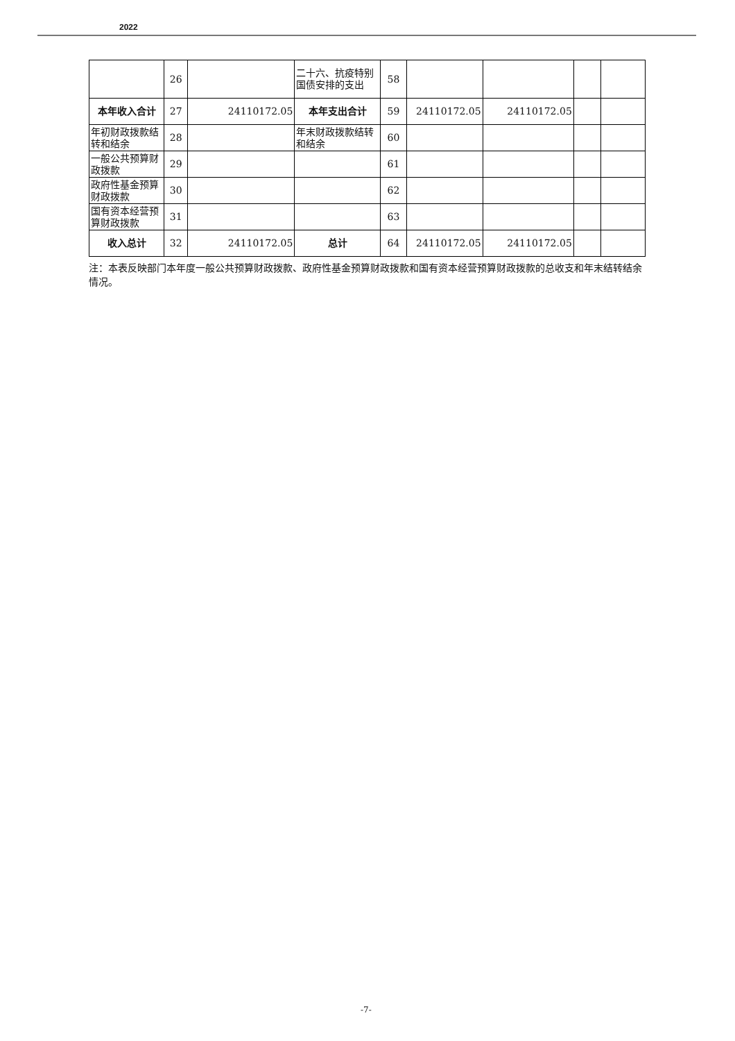2022
| | 26 | | 二十六、抗疫特别国债安排的支出 | 58 | | | | |
| 本年收入合计 | 27 | 24110172.05 | 本年支出合计 | 59 | 24110172.05 | 24110172.05 | | |
| 年初财政拨款结转和结余 | 28 | | 年末财政拨款结转和结余 | 60 | | | | |
| 一般公共预算财政拨款 | 29 | | | 61 | | | | |
| 政府性基金预算财政拨款 | 30 | | | 62 | | | | |
| 国有资本经营预算财政拨款 | 31 | | | 63 | | | | |
| 收入总计 | 32 | 24110172.05 | 总计 | 64 | 24110172.05 | 24110172.05 | | |
注：本表反映部门本年度一般公共预算财政拨款、政府性基金预算财政拨款和国有资本经营预算财政拨款的总收支和年末结转结余情况。
-7-